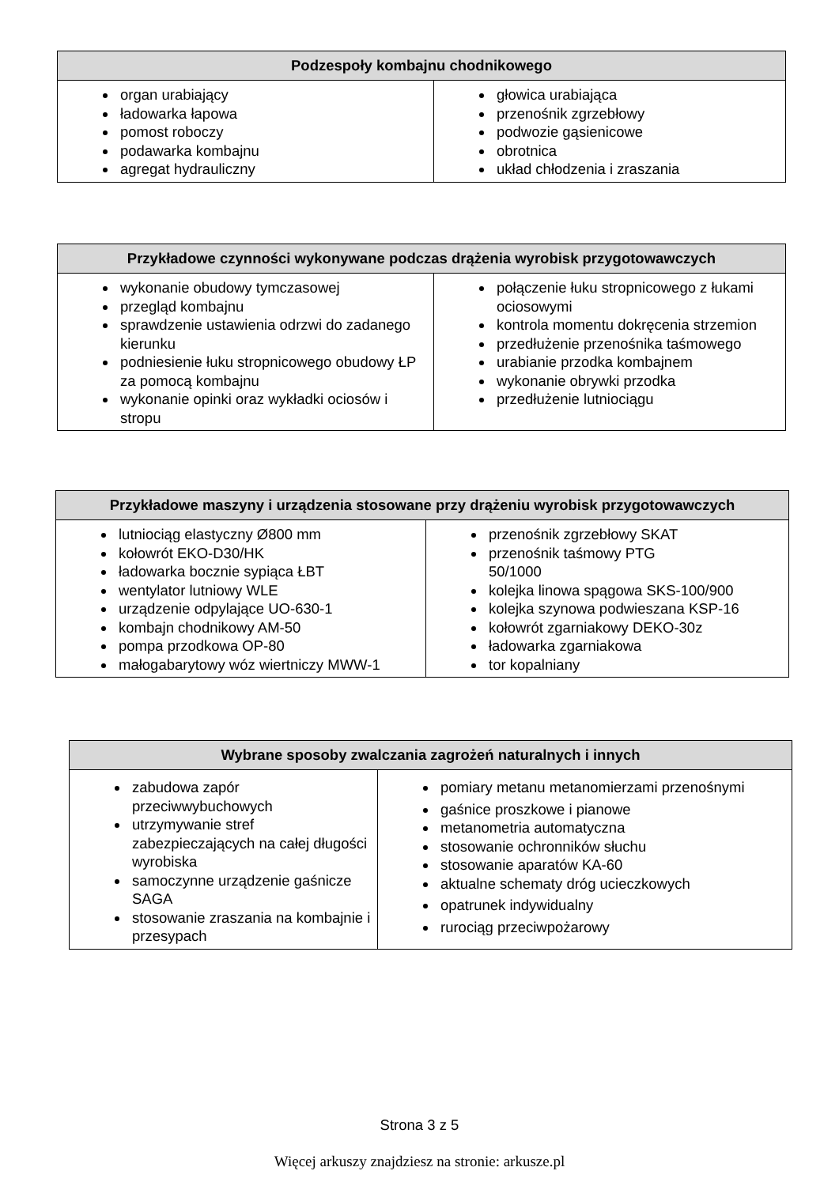| Podzespoły kombajnu chodnikowego | |
| --- | --- |
| organ urabiający ładowarka łapowa pomost roboczy podawarka kombajnu agregat hydrauliczny | głowica urabiająca przenośnik zgrzebłowy podwozie gąsienicowe obrotnica układ chłodzenia i zraszania |
| Przykładowe czynności wykonywane podczas drążenia wyrobisk przygotowawczych | |
| --- | --- |
| wykonanie obudowy tymczasowej przegląd kombajnu sprawdzenie ustawienia odrzwi do zadanego kierunku podniesienie łuku stropnicowego obudowy ŁP za pomocą kombajnu wykonanie opinki oraz wykładki ociosów i stropu | połączenie łuku stropnicowego z łukami ociosowymi kontrola momentu dokręcenia strzemion przedłużenie przenośnika taśmowego urabianie przodka kombajnem wykonanie obrywki przodka przedłużenie lutniociągu |
| Przykładowe maszyny i urządzenia stosowane przy drążeniu wyrobisk przygotowawczych | |
| --- | --- |
| lutniociąg elastyczny Ø800 mm kołowrót EKO-D30/HK ładowarka bocznie sypiąca ŁBT wentylator lutniowy WLE urządzenie odpylające UO-630-1 kombajn chodnikowy AM-50 pompa przodkowa OP-80 małogabarytowy wóz wiertniczy MWW-1 | przenośnik zgrzebłowy SKAT przenośnik taśmowy PTG 50/1000 kolejka linowa spągowa SKS-100/900 kolejka szynowa podwieszana KSP-16 kołowrót zgarniakowy DEKO-30z ładowarka zgarniakowa tor kopalniany |
| Wybrane sposoby zwalczania zagrożeń naturalnych i innych | |
| --- | --- |
| zabudowa zapór przeciwwybuchowych utrzymywanie stref zabezpieczających na całej długości wyrobiska samoczynne urządzenie gaśnicze SAGA stosowanie zraszania na kombajnie i przesypach | pomiary metanu metanomierzami przenośnymi gaśnice proszkowe i pianowe metanometria automatyczna stosowanie ochronników słuchu stosowanie aparatów KA-60 aktualne schematy dróg ucieczkowych opatrunek indywidualny rurociąg przeciwpożarowy |
Strona 3 z 5
Więcej arkuszy znajdziesz na stronie: arkusze.pl